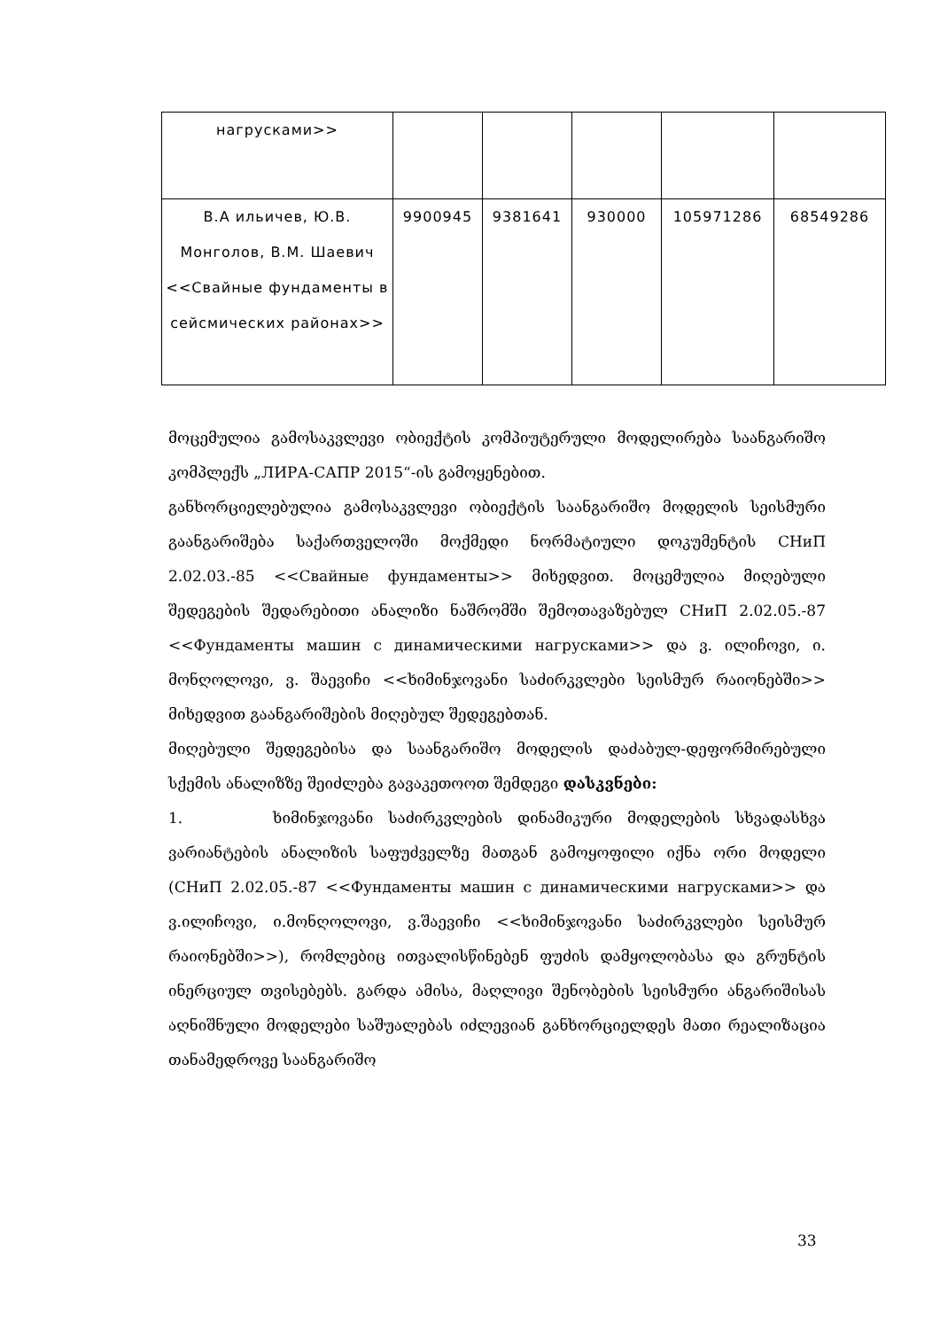| нагрусками>> | | | | | |
| В.А ильичев, Ю.В. Монголов, В.М. Шаевич <<Свайные фундаменты в сейсмических районах>> | 9900945 | 9381641 | 930000 | 105971286 | 68549286 |
მოცემულია გამოსაკვლევი ობიექტის კომპიუტერული მოდელირება საანგარიშო კომპლექს „ЛИРА-САПР 2015“-ის გამოყენებით.
განხორციელებულია გამოსაკვლევი ობიექტის საანგარიშო მოდელის სეისმური გაანგარიშება საქართველოში მოქმედი ნორმატიული დოკუმენტის СНиП 2.02.03.-85 <<Свайные фундаменты>> მიხედვით. მოცემულია მიღებული შედეგების შედარებითი ანალიზი ნაშრომში შემოთავაზებულ СНиП 2.02.05.-87 <<Фундаменты машин с динамическими нагрусками>> და ვ. ილიჩოვი, ი. მონღოლოვი, ვ. შაევიჩი <<ხიმინჯოვანი საძირკვლები სეისმურ რაიონებში>> მიხედვით გაანგარიშების მიღებულ შედეგებთან.
მიღებული შედეგებისა და საანგარიშო მოდელის დაძაბულ-დეფორმირებული სქემის ანალიზზე შეიძლება გავაკეთოოთ შემდეგი დასკვნები:
1. ხიმინჯოვანი საძირკვლების დინამიკური მოდელების სხვადასხვა ვარიანტების ანალიზის საფუძველზე მათგან გამოყოფილი იქნა ორი მოდელი (СНиП 2.02.05.-87 <<Фундаменты машин с динамическими нагрусками>> და ვ.ილიჩოვი, ი.მონღოლოვი, ვ.შაევიჩი <<ხიმინჯოვანი საძირკვლები სეისმურ რაიონებში>>), რომლებიც ითვალისწინებენ ფუძის დამყოლობასა და გრუნტის ინერციულ თვისებებს. გარდა ამისა, მაღლივი შენობების სეისმური ანგარიშისას აღნიშნული მოდელები საშუალებას იძლევიან განხორციელდეს მათი რეალიზაცია თანამედროვე საანგარიშო
33